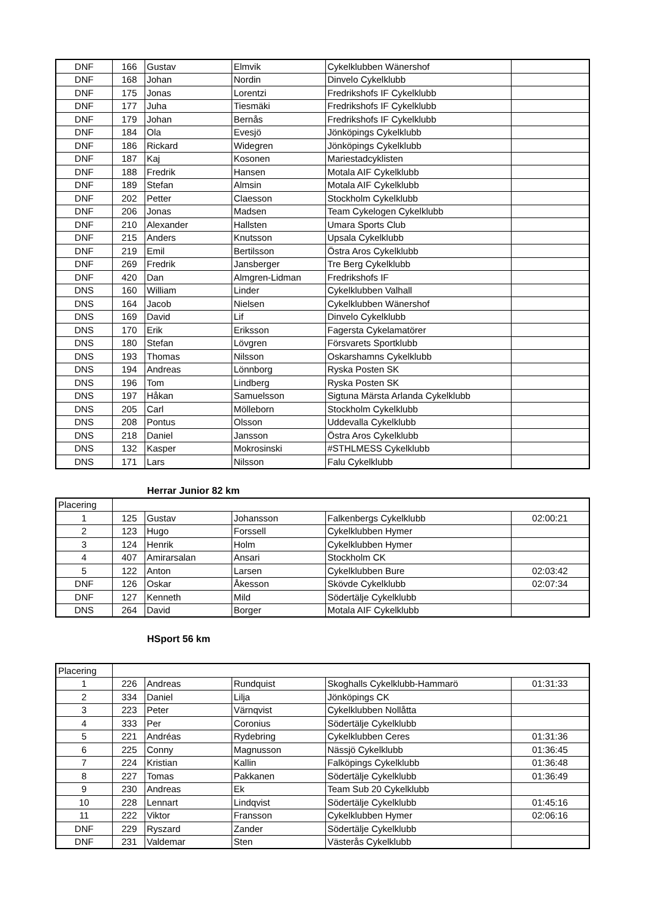| DNF | 166 | Gustav | Elmvik | Cykelklubben Wänershof | |
| DNF | 168 | Johan | Nordin | Dinvelo Cykelklubb | |
| DNF | 175 | Jonas | Lorentzi | Fredrikshofs IF Cykelklubb | |
| DNF | 177 | Juha | Tiesmäki | Fredrikshofs IF Cykelklubb | |
| DNF | 179 | Johan | Bernås | Fredrikshofs IF Cykelklubb | |
| DNF | 184 | Ola | Evesjö | Jönköpings Cykelklubb | |
| DNF | 186 | Rickard | Widegren | Jönköpings Cykelklubb | |
| DNF | 187 | Kaj | Kosonen | Mariestadcyklisten | |
| DNF | 188 | Fredrik | Hansen | Motala AIF Cykelklubb | |
| DNF | 189 | Stefan | Almsin | Motala AIF Cykelklubb | |
| DNF | 202 | Petter | Claesson | Stockholm Cykelklubb | |
| DNF | 206 | Jonas | Madsen | Team Cykelogen Cykelklubb | |
| DNF | 210 | Alexander | Hallsten | Umara Sports Club | |
| DNF | 215 | Anders | Knutsson | Upsala Cykelklubb | |
| DNF | 219 | Emil | Bertilsson | Östra Aros Cykelklubb | |
| DNF | 269 | Fredrik | Jansberger | Tre Berg Cykelklubb | |
| DNF | 420 | Dan | Almgren-Lidman | Fredrikshofs IF | |
| DNS | 160 | William | Linder | Cykelklubben Valhall | |
| DNS | 164 | Jacob | Nielsen | Cykelklubben Wänershof | |
| DNS | 169 | David | Lif | Dinvelo Cykelklubb | |
| DNS | 170 | Erik | Eriksson | Fagersta Cykelamatörer | |
| DNS | 180 | Stefan | Lövgren | Försvarets Sportklubb | |
| DNS | 193 | Thomas | Nilsson | Oskarshamns Cykelklubb | |
| DNS | 194 | Andreas | Lönnborg | Ryska Posten SK | |
| DNS | 196 | Tom | Lindberg | Ryska Posten SK | |
| DNS | 197 | Håkan | Samuelsson | Sigtuna Märsta Arlanda Cykelklubb | |
| DNS | 205 | Carl | Mölleborn | Stockholm Cykelklubb | |
| DNS | 208 | Pontus | Olsson | Uddevalla Cykelklubb | |
| DNS | 218 | Daniel | Jansson | Östra Aros Cykelklubb | |
| DNS | 132 | Kasper | Mokrosinski | #STHLMESS Cykelklubb | |
| DNS | 171 | Lars | Nilsson | Falu Cykelklubb | |
Herrar Junior 82 km
| Placering | | | | | |
| 1 | 125 | Gustav | Johansson | Falkenbergs Cykelklubb | 02:00:21 |
| 2 | 123 | Hugo | Forssell | Cykelklubben Hymer | |
| 3 | 124 | Henrik | Holm | Cykelklubben Hymer | |
| 4 | 407 | Amirarsalan | Ansari | Stockholm CK | |
| 5 | 122 | Anton | Larsen | Cykelklubben Bure | 02:03:42 |
| DNF | 126 | Oskar | Åkesson | Skövde Cykelklubb | 02:07:34 |
| DNF | 127 | Kenneth | Mild | Södertälje Cykelklubb | |
| DNS | 264 | David | Borger | Motala AIF Cykelklubb | |
HSport 56 km
| Placering | | | | | |
| 1 | 226 | Andreas | Rundquist | Skoghalls Cykelklubb-Hammarö | 01:31:33 |
| 2 | 334 | Daniel | Lilja | Jönköpings CK | |
| 3 | 223 | Peter | Värnqvist | Cykelklubben Nollåtta | |
| 4 | 333 | Per | Coronius | Södertälje Cykelklubb | |
| 5 | 221 | Andréas | Rydebring | Cykelklubben Ceres | 01:31:36 |
| 6 | 225 | Conny | Magnusson | Nässjö Cykelklubb | 01:36:45 |
| 7 | 224 | Kristian | Kallin | Falköpings Cykelklubb | 01:36:48 |
| 8 | 227 | Tomas | Pakkanen | Södertälje Cykelklubb | 01:36:49 |
| 9 | 230 | Andreas | Ek | Team Sub 20 Cykelklubb | |
| 10 | 228 | Lennart | Lindqvist | Södertälje Cykelklubb | 01:45:16 |
| 11 | 222 | Viktor | Fransson | Cykelklubben Hymer | 02:06:16 |
| DNF | 229 | Ryszard | Zander | Södertälje Cykelklubb | |
| DNF | 231 | Valdemar | Sten | Västerås Cykelklubb | |